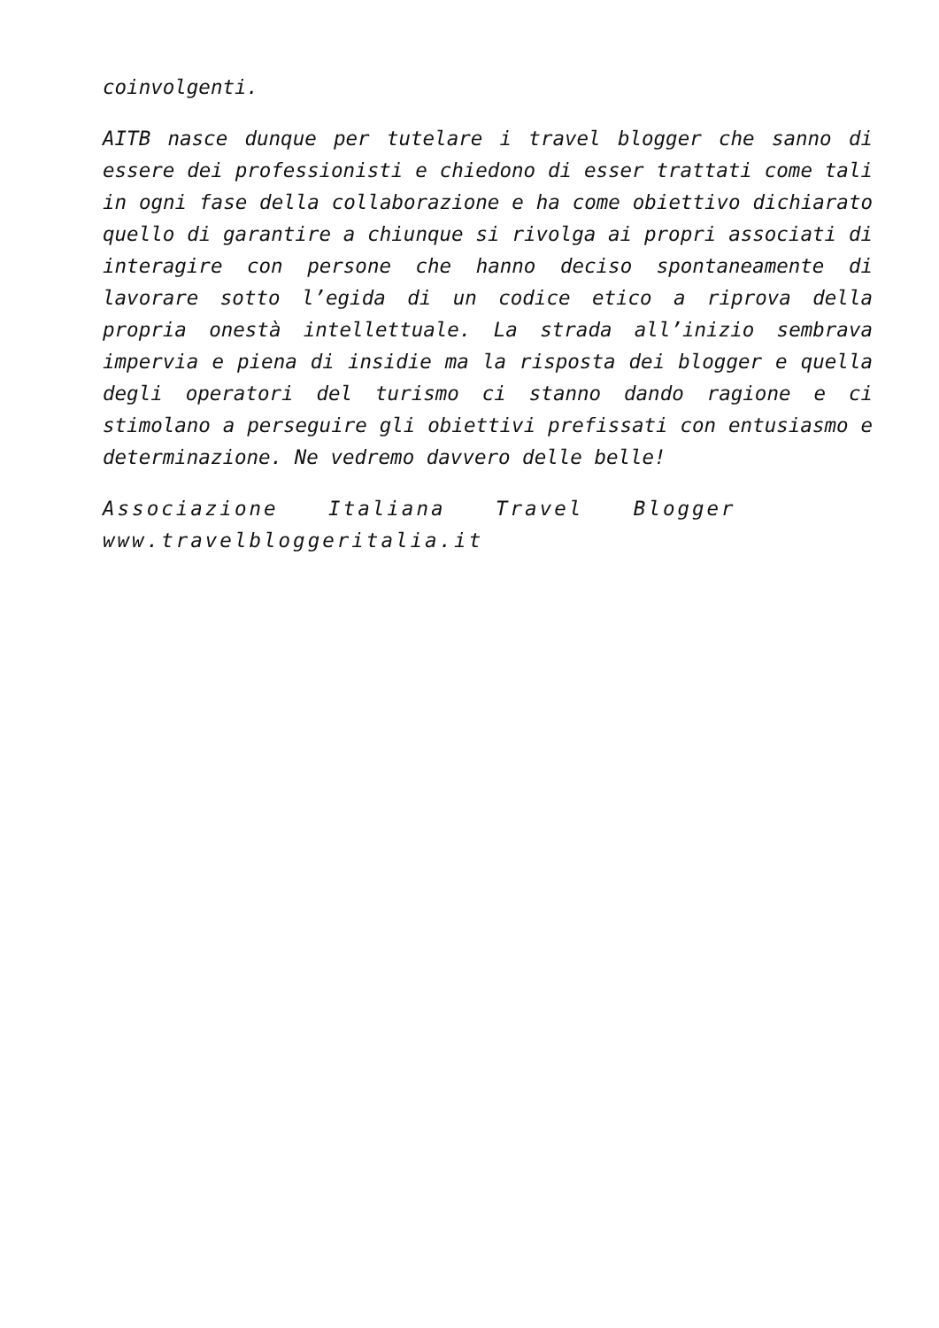coinvolgenti.
AITB nasce dunque per tutelare i travel blogger che sanno di essere dei professionisti e chiedono di esser trattati come tali in ogni fase della collaborazione e ha come obiettivo dichiarato quello di garantire a chiunque si rivolga ai propri associati di interagire con persone che hanno deciso spontaneamente di lavorare sotto l’egida di un codice etico a riprova della propria onestà intellettuale. La strada all’inizio sembrava impervia e piena di insidie ma la risposta dei blogger e quella degli operatori del turismo ci stanno dando ragione e ci stimolano a perseguire gli obiettivi prefissati con entusiasmo e determinazione. Ne vedremo davvero delle belle!
Associazione Italiana Travel Blogger
www.travelbloggeritalia.it